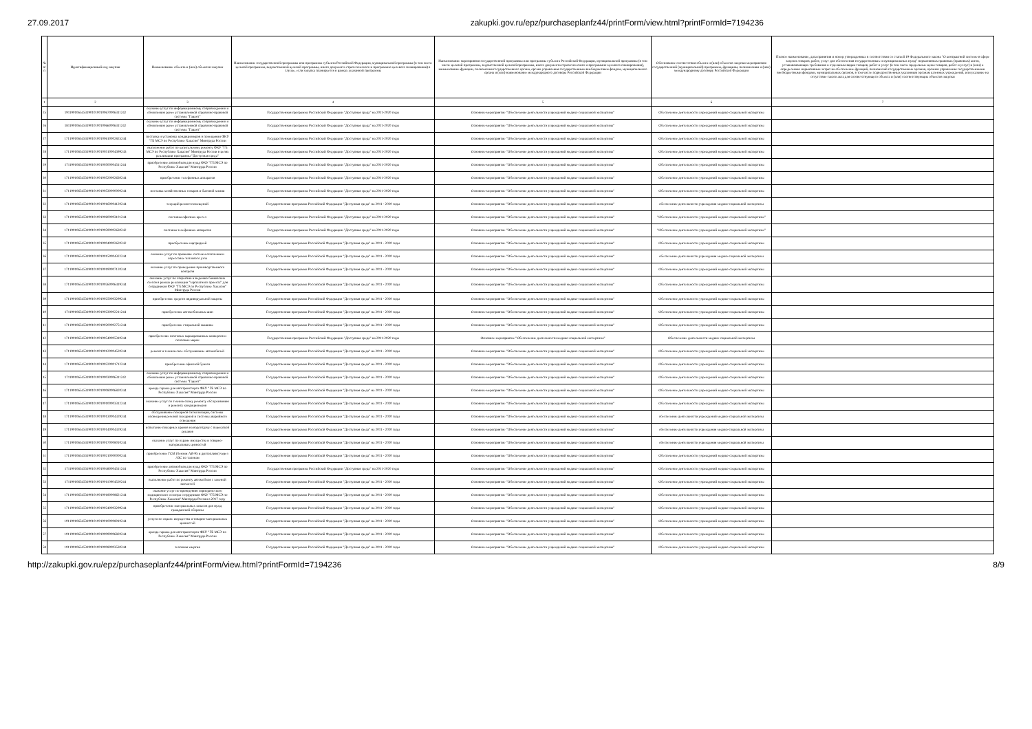27.09.2017 zakupki.gov.ru/epz/purchaseplanfz44/printForm/view.html?printFormId=7194236
| № п/п | Идентификационный код закупки | Наименование объекта и (или) объектов закупки | Наименование государственной программы или программы субъекта Российской Федерации, муниципальной программы (в том числе целевой программы, ведомственной целевой программы, иного документа стратегического и программно-целевого планирования) в случае, если закупка планируется в рамках указанной программы | Наименование мероприятия государственной программы или программы субъекта Российской Федерации, муниципальной программы (в том числе целевой программы, ведомственной целевой программы, иного документа стратегического и программно-целевого планирования), наименование функции, полномочия государственного органа, органа управления государственным внебюджетным фондом, муниципального органа и (или) наименование международного договора Российской Федерации | Обоснование соответствия объекта и (или) объектов закупки мероприятию государственной (муниципальной) программы, функциям, полномочиям и (или) международному договору Российской Федерации | Полное наименование, дата принятия и номер утвержденных в соответствии со статьей 19 Федерального закона "О контрактной системе в сфере закупок товаров, работ, услуг для обеспечения государственных и муниципальных нужд" нормативных правовых (правовых) актов, устанавливающих требования к отдельным видам товаров, работ и услуг (в том числе предельные цены товаров, работ и услуг) и (или) к определению нормативных затрат на обеспечение функций, полномочий государственных органов, органов управления государственными внебюджетными фондами, муниципальных органов, в том числе подведомственных указанным органам казенных учреждений, или указание на отсутствие такого акта для соответствующего объекта и (или) соответствующих объектов закупки |
| --- | --- | --- | --- | --- | --- | --- |
| 1 | 2 | 3 | 4 | 5 | 6 | 7 |
| 25 | 191190106545319010100100670006311242 | оказание услуг по информационному сопровождению и обновлению ранее установленной справочно-правовой системы "Гарант" | Государственная программа Российской Федерации "Доступная среда" на 2011-2020 годы | Основное мероприятие "Обеспечение деятельности учреждений медико-социальной экспертизы" | Обеспечение деятельности учреждений медико-социальной экспертизы | |
| 26 | 181190106545319010100100660006311242 | оказание услуг по информационному сопровождению и обновлению ранее установленной справочно-правовой системы "Гарант" | Государственная программа Российской Федерации "Доступная среда" на 2011-2020 годы | Основное мероприятие "Обеспечение деятельности учреждений медико-социальной экспертизы" | Обеспечение деятельности учреждений медико-социальной экспертизы | |
| 27 | 171190106545319010100100610002825244 | поставка и установка кондиционеров в помещении ФКУ "ГБ МСЭ по Республике Хакасия" Минтруда России | Государственная программа Российской Федерации "Доступная среда" на 2011-2020 годы | Основное мероприятие "Обеспечение деятельности учреждений медико-социальной экспертизы" | Обеспечение деятельности учреждений медико-социальной экспертизы | |
| 28 | 171190106545319010100100510004399243 | выполнение работ по капитальному ремонту ФКУ "ГБ МСЭ по Республике Хакасия" Минтруда России в целях реализации программы "Доступная среда" | Государственная программа Российской Федерации "Доступная среда" на 2011-2020 годы | Основное мероприятие "Обеспечение деятельности учреждений медико-социальной экспертизы" | Обеспечение деятельности учреждений медико-социальной экспертизы | |
| 29 | 171190106545319010100100500004511244 | приобретение автомобиля для нужд ФКУ "ГБ МСЭ по Республике Хакасия" Минтруда России | Государственная программа Российской Федерации "Доступная среда" на 2011-2020 годы | Основное мероприятие "Обеспечение деятельности учреждений медико-социальной экспертизы" | Обеспечение деятельности учреждений медико-социальной экспертизы | |
| 30 | 171190106545319010100100520002630244 | приобретение телефонных аппаратов | Государственная программа Российской Федерации "Доступная среда" на 2011-2020 годы | Основное мероприятие "Обеспечение деятельности учреждений медико-социальной экспертизы" | Обеспечение деятельности учреждений медико-социальной экспертизы | |
| 31 | 171190106545319010100100530000000244 | поставка хозяйственных товаров и бытовой химии | Государственная программа Российской Федерации "Доступная среда" на 2011-2020 годы | Основное мероприятие "Обеспечение деятельности учреждений медико-социальной экспертизы" | Обеспечение деятельности учреждений медико-социальной экспертизы | |
| 32 | 171190106545319010100100160004120244 | текущий ремонт помещений | Государственная программа Российской Федерации "Доступная среда" на 2011 - 2020 годы | Основное мероприятие "Обеспечение деятельности учреждений медико-социальной экспертизы" | обеспечение деятельности учреждения медико-социальной экспертизы | |
| 33 | 171190106545319010100100600003101244 | поставка офисных кресел | Государственная программа Российской Федерации "Доступная среда" на 2011-2020 годы | Основное мероприятие "Обеспечение деятельности учреждений медико-социальной экспертизы" | "Обеспечение деятельности учреждений медико-социальной экспертизы" | |
| 34 | 171190106545319010100100590002630242 | поставка телефонных аппаратов | Государственная программа Российской Федерации "Доступная среда" на 2011-2020 годы | Основное мероприятие "Обеспечение деятельности учреждений медико-социальной экспертизы" | "Обеспечение деятельности учреждений медико-социальной экспертизы" | |
| 35 | 171190106545319010100100040002620242 | приобретение картриджей | Государственная программа Российской Федерации "Доступная среда" на 2011 - 2020 годы | Основное мероприятие "Обеспечение деятельности учреждений медико-социальной экспертизы" | Обеспечение деятельности учреждений медико-социальной экспертизы | |
| 36 | 171190106545319010100100150004322244 | оказание услуг по промывке системы отопления и опрессовке теплового узла | Государственная программа Российской Федерации "Доступная среда" на 2011 - 2020 годы | Основное мероприятие "Обеспечение деятельности учреждений медико-социальной экспертизы" | обеспечение деятельности учреждения медико-социальной экспертизы | |
| 37 | 171190106545319010100100190007120244 | оказание услуг по проведению производственного контроля | Государственная программа Российской Федерации "Доступная среда" на 2011 - 2020 годы | Основное мероприятие "Обеспечение деятельности учреждений медико-социальной экспертизы" | Обеспечение деятельности учреждений медико-социальной экспертизы | |
| 38 | 171190106545319010100100260006419244 | оказание услуг по открытию и ведению банковских счетов в рамках реализации "зарплатного проекта" для сотрудников ФКУ "ГБ МСЭ по Республике Хакасия" Минтруда России | Государственная программа Российской Федерации "Доступная среда" на 2011 - 2020 годы | Основное мероприятие "Обеспечение деятельности учреждений медико-социальной экспертизы" | Обеспечение деятельности учреждений медико-социальной экспертизы | |
| 39 | 171190106545319010100100250003299244 | приобретение средств индивидуальной защиты | Государственная программа Российской Федерации "Доступная среда" на 2011 - 2020 годы | Основное мероприятие "Обеспечение деятельности учреждений медико-социальной экспертизы" | Обеспечение деятельности учреждений медико-социальной экспертизы | |
| 40 | 171190106545319010100100230002211244 | приобретение автомобильных шин | Государственная программа Российской Федерации "Доступная среда" на 2011 - 2020 годы | Основное мероприятие "Обеспечение деятельности учреждений медико-социальной экспертизы" | Обеспечение деятельности учреждений медико-социальной экспертизы | |
| 41 | 171190106545319010100100200002751244 | приобретение стиральной машины | Государственная программа Российской Федерации "Доступная среда" на 2011 - 2020 годы | Основное мероприятие "Обеспечение деятельности учреждений медико-социальной экспертизы" | Обеспечение деятельности учреждений медико-социальной экспертизы | |
| 42 | 171190106545319010100100540005310244 | приобретение почтовых маркированных конвертов и почтовых марок | Государственная программа Российской Федерации "Доступная среда" на 2011-2020 годы | Основное мероприятие "Обеспечение деятельности медико-социальной экспертизы" | Обеспечение деятельности медико-социальной экспертизы | |
| 43 | 171190106545319010100100120004520244 | ремонт и техническое обслуживание автомобилей | Государственная программа Российской Федерации "Доступная среда" на 2011 - 2020 годы | Основное мероприятие "Обеспечение деятельности учреждений медико-социальной экспертизы" | Обеспечение деятельности учреждений медико-социальной экспертизы | |
| 44 | 171190106545319010100100220001712244 | приобретение офисной бумаги | Государственная программа Российской Федерации "Доступная среда" на 2011 - 2020 годы | Основное мероприятие "Обеспечение деятельности учреждений медико-социальной экспертизы" | Обеспечение деятельности учреждений медико-социальной экспертизы | |
| 45 | 171190106545319010100100030006311242 | оказание услуг по информационному сопровождению и обновлению ранее установленной справочно-правовой системы "Гарант" | Государственная программа Российской Федерации "Доступная среда" на 2011 - 2020 годы | Основное мероприятие "Обеспечение деятельности учреждений медико-социальной экспертизы" | Обеспечение деятельности учреждений медико-социальной экспертизы | |
| 46 | 171190106545319010100100080006820244 | аренда гаража для автотранспорта ФКУ "ГБ МСЭ по Республике Хакасия" Минтруда России | Государственная программа Российской Федерации "Доступная среда" на 2011 - 2020 годы | Основное мероприятие "Обеспечение деятельности учреждений медико-социальной экспертизы" | Обеспечение деятельности учреждений медико-социальной экспертизы | |
| 47 | 171190106545319010100100100003312244 | оказание услуг по техническому ремонту обслуживанию и ремонту кондиционеров | Государственная программа Российской Федерации "Доступная среда" на 2011 - 2020 годы | Основное мероприятие "Обеспечение деятельности учреждений медико-социальной экспертизы" | Обеспечение деятельности учреждений медико-социальной экспертизы | |
| 48 | 171190106545319010100100130004329244 | обслуживание пожарной сигнализации, системы оповещения речевой пожарной и системы аварийного освещения | Государственная программа Российской Федерации "Доступная среда" на 2011 - 2020 годы | Основное мероприятие "Обеспечение деятельности учреждений медико-социальной экспертизы" | обеспечение деятельности учреждений медико-социальной экспертизы | |
| 49 | 171190106545319010100100140004329244 | испытание пожарных кранов на водоотдачу с перекаткой рукавов | Государственная программа Российской Федерации "Доступная среда" на 2011 - 2020 годы | Основное мероприятие "Обеспечение деятельности учреждений медико-социальной экспертизы" | обеспечение деятельности учреждения медико-социальной экспертизы | |
| 50 | 171190106545319010100100170008010244 | оказание услуг по охране имущества и товарно-материальных ценностей | Государственная программа Российской Федерации "Доступная среда" на 2011 - 2020 годы | Основное мероприятие "Обеспечение деятельности учреждений медико-социальной экспертизы" | обеспечение деятельности учреждения медико-социальной экспертизы | |
| 51 | 171190106545319010100100210000000244 | приобретение ГСМ (бензин АИ-95 и дизтопливо) через АЗС по талонам | Государственная программа Российской Федерации "Доступная среда" на 2011 - 2020 годы | Основное мероприятие "Обеспечение деятельности учреждений медико-социальной экспертизы" | Обеспечение деятельности учреждений медико-социальной экспертизы | |
| 52 | 171190106545319010100100480004511244 | приобретение автомобиля для нужд ФКУ "ГБ МСЭ по Республике Хакасия" Минтруда России | Государственная программа Российской Федерации "Доступная среда" на 2011-2020 годы | Основное мероприятие "Обеспечение деятельности учреждений медико-социальной экспертизы" | Обеспечение деятельности учреждений медико-социальной экспертизы | |
| 53 | 171190106545319010100100110004520244 | выполнение работ по ремонту автомобиля с заменой запчастей | Государственная программа Российской Федерации "Доступная среда" на 2011 - 2020 годы | Основное мероприятие "Обеспечение деятельности учреждений медико-социальной экспертизы" | Обеспечение деятельности учреждений медико-социальной экспертизы | |
| 54 | 171190106545319010100100180008621244 | оказание услуг по проведению периодического медицинского осмотра сотрудников ФКУ "ГБ МСЭ по Республике Хакасия" Минтруда России в 2017 году | Государственная программа Российской Федерации "Доступная среда" на 2011 - 2020 годы | Основное мероприятие "Обеспечение деятельности учреждений медико-социальной экспертизы" | Обеспечение деятельности учреждений медико-социальной экспертизы | |
| 55 | 171190106545319010100100240003299244 | приобретение материальных запасов для нужд гражданской обороны | Государственная программа Российской Федерации "Доступная среда" на 2011 - 2020 годы | Основное мероприятие "Обеспечение деятельности учреждений медико-социальной экспертизы" | Обеспечение деятельности учреждений медико-социальной экспертизы | |
| 56 | 191190106545319010100100100008010244 | услуги по охране имущества и товарно-материальных ценностей | Государственная программа Российской Федерации "Доступная среда" на 2011 - 2020 годы | Основное мероприятие "Обеспечение деятельности учреждений медико-социальной экспертизы" | Обеспечение деятельности учреждений медико-социальной экспертизы | |
| 57 | 191190106545319010100100090006820244 | аренда гаража для автотранспорта ФКУ "ГБ МСЭ по Республике Хакасия" Минтруда России | Государственная программа Российской Федерации "Доступная среда" на 2011 - 2020 годы | Основное мероприятие "Обеспечение деятельности учреждений медико-социальной экспертизы" | Обеспечение деятельности учреждений медико-социальной экспертизы | |
| 58 | 191190106545319010100100080003530244 | тепловая энергия | Государственная программа Российской Федерации "Доступная среда" на 2011 - 2020 годы | Основное мероприятие "Обеспечение деятельности учреждений медико-социальной экспертизы" | Обеспечение деятельности учреждений медико-социальной экспертизы | |
http://zakupki.gov.ru/epz/purchaseplanfz44/printForm/view.html?printFormId=7194236 8/9